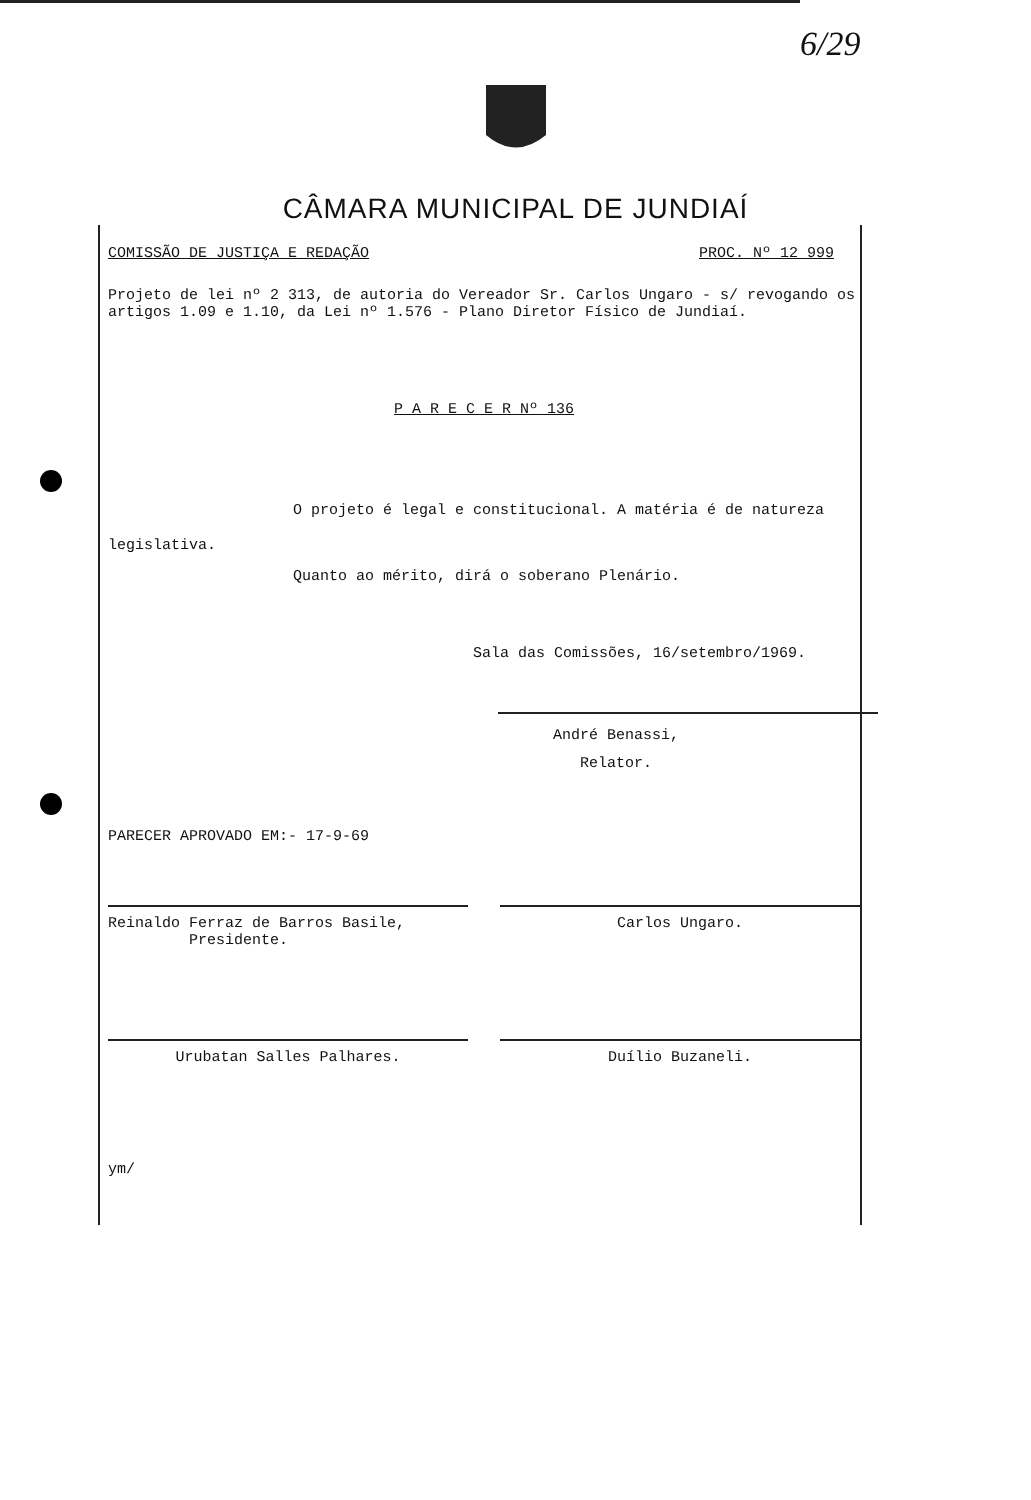6/29
CÂMARA MUNICIPAL DE JUNDIAÍ
COMISSÃO DE JUSTIÇA E REDAÇÃO PROC. Nº 12 999
Projeto de lei nº 2 313, de autoria do Vereador Sr. Carlos Ungaro - s/ revogando os artigos 1.09 e 1.10, da Lei nº 1.576 - Plano Diretor Físico de Jundiaí.
P A R E C E R Nº 136
O projeto é legal e constitucional. A matéria é de natureza legislativa.
Quanto ao mérito, dirá o soberano Plenário.
Sala das Comissões, 16/setembro/1969.
André Benassi,
Relator.
PARECER APROVADO EM:- 17-9-69
Reinaldo Ferraz de Barros Basile,
Presidente.
Carlos Ungaro.
Urubatan Salles Palhares. Duílio Buzaneli.
ym/